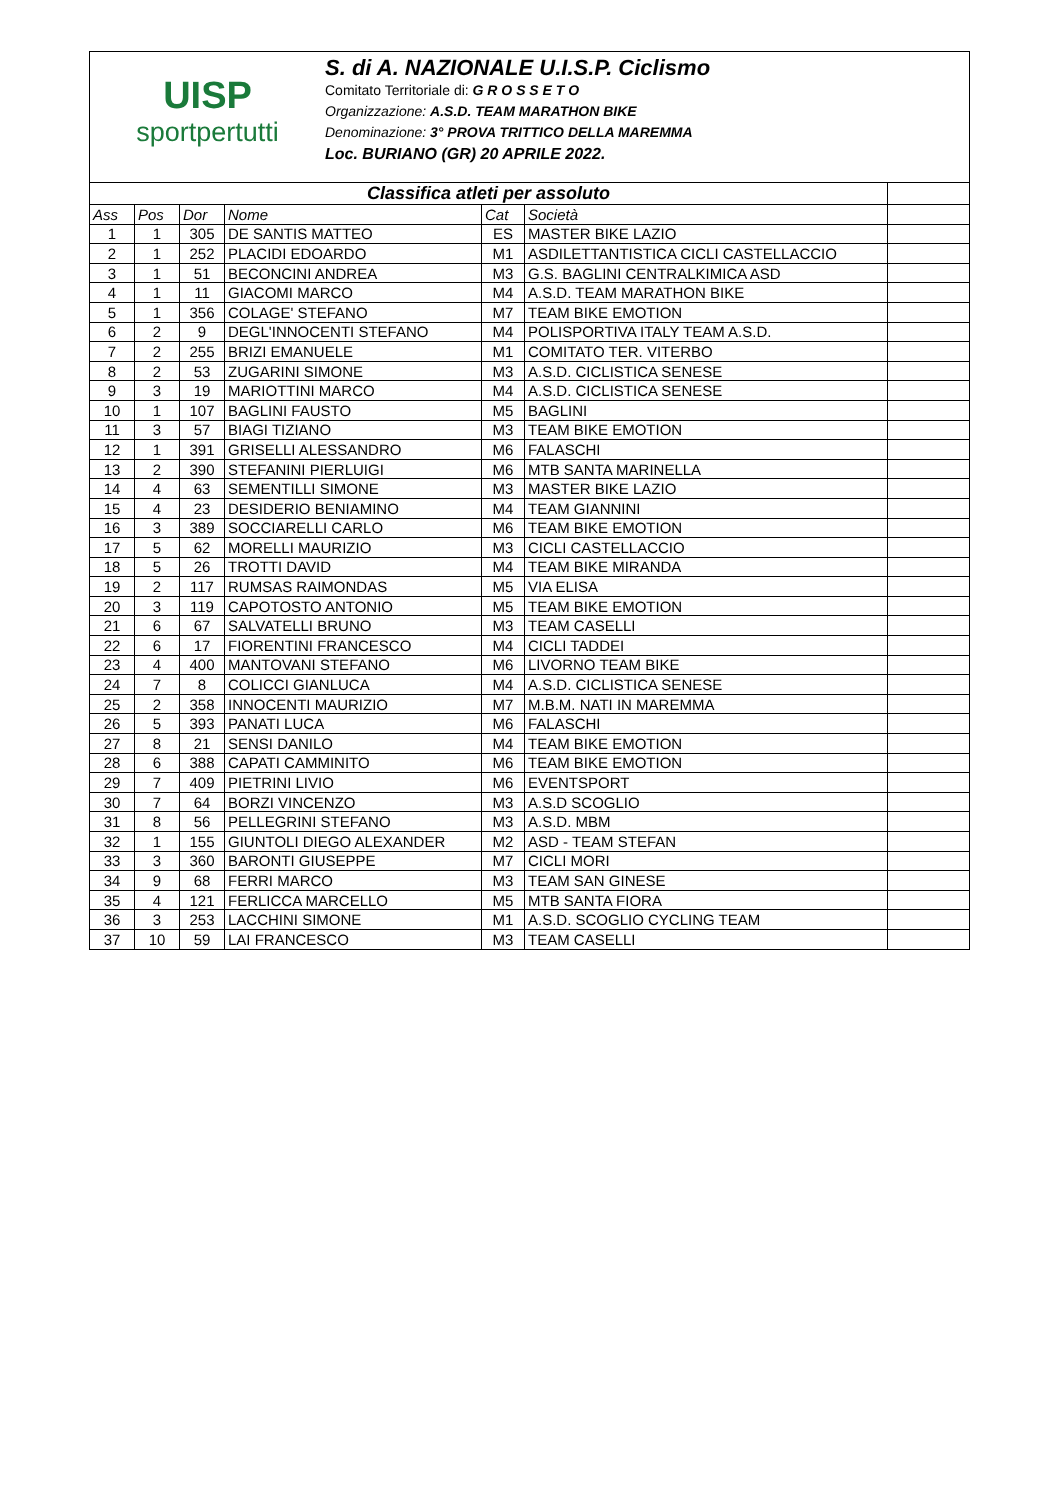UISP
sportpertutti
S. di A. NAZIONALE U.I.S.P. Ciclismo
Comitato Territoriale di: G R O S S E T O
Organizzazione: A.S.D. TEAM MARATHON BIKE
Denominazione: 3° PROVA TRITTICO DELLA MAREMMA
Loc. BURIANO (GR) 20 APRILE 2022.
| Classifica atleti per assoluto | | | | | | |
| Ass | Pos | Dor | Nome | Cat | Società | |
| 1 | 1 | 305 | DE SANTIS MATTEO | ES | MASTER BIKE LAZIO | |
| 2 | 1 | 252 | PLACIDI EDOARDO | M1 | ASDILETTANTISTICA CICLI CASTELLACCIO | |
| 3 | 1 | 51 | BECONCINI ANDREA | M3 | G.S. BAGLINI CENTRALKIMICA ASD | |
| 4 | 1 | 11 | GIACOMI MARCO | M4 | A.S.D. TEAM MARATHON BIKE | |
| 5 | 1 | 356 | COLAGE' STEFANO | M7 | TEAM BIKE EMOTION | |
| 6 | 2 | 9 | DEGL'INNOCENTI STEFANO | M4 | POLISPORTIVA ITALY TEAM A.S.D. | |
| 7 | 2 | 255 | BRIZI EMANUELE | M1 | COMITATO TER. VITERBO | |
| 8 | 2 | 53 | ZUGARINI SIMONE | M3 | A.S.D. CICLISTICA SENESE | |
| 9 | 3 | 19 | MARIOTTINI MARCO | M4 | A.S.D. CICLISTICA SENESE | |
| 10 | 1 | 107 | BAGLINI FAUSTO | M5 | BAGLINI | |
| 11 | 3 | 57 | BIAGI TIZIANO | M3 | TEAM BIKE EMOTION | |
| 12 | 1 | 391 | GRISELLI ALESSANDRO | M6 | FALASCHI | |
| 13 | 2 | 390 | STEFANINI PIERLUIGI | M6 | MTB SANTA MARINELLA | |
| 14 | 4 | 63 | SEMENTILLI SIMONE | M3 | MASTER BIKE LAZIO | |
| 15 | 4 | 23 | DESIDERIO BENIAMINO | M4 | TEAM GIANNINI | |
| 16 | 3 | 389 | SOCCIARELLI CARLO | M6 | TEAM BIKE EMOTION | |
| 17 | 5 | 62 | MORELLI MAURIZIO | M3 | CICLI CASTELLACCIO | |
| 18 | 5 | 26 | TROTTI DAVID | M4 | TEAM BIKE MIRANDA | |
| 19 | 2 | 117 | RUMSAS RAIMONDAS | M5 | VIA ELISA | |
| 20 | 3 | 119 | CAPOTOSTO ANTONIO | M5 | TEAM BIKE EMOTION | |
| 21 | 6 | 67 | SALVATELLI BRUNO | M3 | TEAM CASELLI | |
| 22 | 6 | 17 | FIORENTINI FRANCESCO | M4 | CICLI TADDEI | |
| 23 | 4 | 400 | MANTOVANI STEFANO | M6 | LIVORNO TEAM BIKE | |
| 24 | 7 | 8 | COLICCI GIANLUCA | M4 | A.S.D. CICLISTICA SENESE | |
| 25 | 2 | 358 | INNOCENTI MAURIZIO | M7 | M.B.M. NATI IN MAREMMA | |
| 26 | 5 | 393 | PANATI LUCA | M6 | FALASCHI | |
| 27 | 8 | 21 | SENSI DANILO | M4 | TEAM BIKE EMOTION | |
| 28 | 6 | 388 | CAPATI CAMMINITO | M6 | TEAM BIKE EMOTION | |
| 29 | 7 | 409 | PIETRINI LIVIO | M6 | EVENTSPORT | |
| 30 | 7 | 64 | BORZI VINCENZO | M3 | A.S.D SCOGLIO | |
| 31 | 8 | 56 | PELLEGRINI STEFANO | M3 | A.S.D. MBM | |
| 32 | 1 | 155 | GIUNTOLI DIEGO ALEXANDER | M2 | ASD - TEAM STEFAN | |
| 33 | 3 | 360 | BARONTI GIUSEPPE | M7 | CICLI MORI | |
| 34 | 9 | 68 | FERRI MARCO | M3 | TEAM SAN GINESE | |
| 35 | 4 | 121 | FERLICCA MARCELLO | M5 | MTB SANTA FIORA | |
| 36 | 3 | 253 | LACCHINI SIMONE | M1 | A.S.D. SCOGLIO CYCLING TEAM | |
| 37 | 10 | 59 | LAI FRANCESCO | M3 | TEAM CASELLI | |